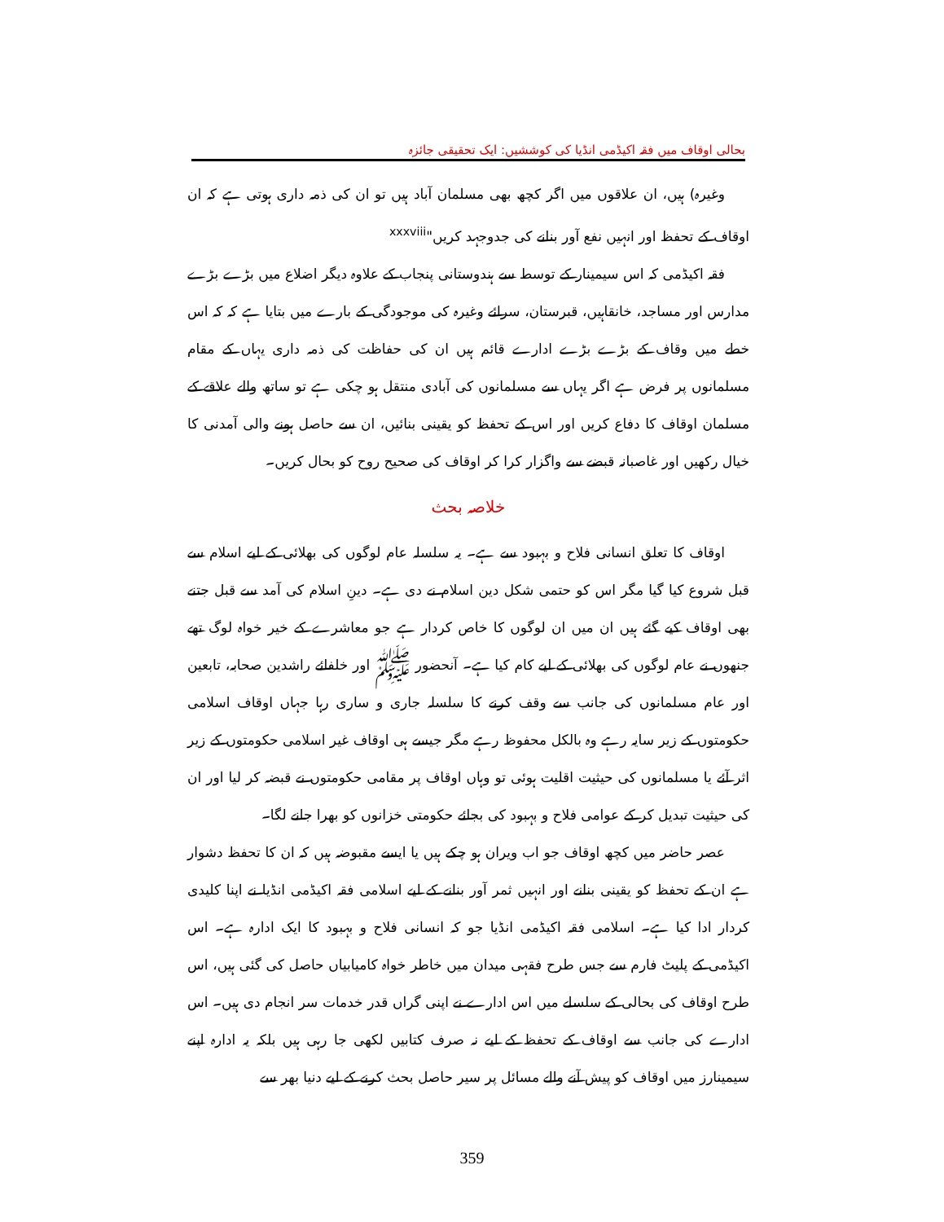بحالی اوقاف میں فقہ اکیڈمی انڈیا کی کوششیں: ایک تحقیقی جائزہ
وغیرہ) ہیں، ان علاقوں میں اگر کچھ بھی مسلمان آباد ہیں تو ان کی ذمہ داری ہوتی ہے کہ ان اوقاف کے تحفظ اور انہیں نفع آور بنانے کی جدوجہد کریں"<sup>xxxviii</sup>
فقہ اکیڈمی کہ اس سیمینار کے توسط سے ہندوستانی پنجاب کے علاوہ دیگر اضلاع میں بڑے بڑے مدارس اور مساجد، خانقاہیں، قبرستان، سرائے وغیرہ کی موجودگی کے بارے میں بتایا ہے کہ کہ اس خطے میں وقاف کے بڑے بڑے ادارے قائم ہیں ان کی حفاظت کی ذمہ داری یہاں کے مقام مسلمانوں پر فرض ہے اگر یہاں سے مسلمانوں کی آبادی منتقل ہو چکی ہے تو ساتھ والے علاقے کے مسلمان اوقاف کا دفاع کریں اور اس کے تحفظ کو یقینی بنائیں، ان سے حاصل ہونے والی آمدنی کا خیال رکھیں اور غاصبانہ قبضے سے واگزار کرا کر اوقاف کی صحیح روح کو بحال کریں۔
خلاصہ بحث
اوقاف کا تعلق انسانی فلاح و بہبود سے ہے۔ یہ سلسلہ عام لوگوں کی بھلائی کے لیے اسلام سے قبل شروع کیا گیا مگر اس کو حتمی شکل دین اسلام نے دی ہے۔ دینِ اسلام کی آمد سے قبل جتنے بھی اوقاف کیے گئے ہیں ان میں ان لوگوں کا خاص کردار ہے جو معاشرے کے خیر خواہ لوگ تھے جنھوں نے عام لوگوں کی بھلائی کے لیے کام کیا ہے۔ آنحضور ﷺ اور خلفائے راشدین صحابہ، تابعین اور عام مسلمانوں کی جانب سے وقف کرنے کا سلسلہ جاری و ساری رہا جہاں اوقاف اسلامی حکومتوں کے زیر سایہ رہے وہ بالکل محفوظ رہے مگر جیسے ہی اوقاف غیر اسلامی حکومتوں کے زیر اثر آئے یا مسلمانوں کی حیثیت اقلیت ہوئی تو وہاں اوقاف پر مقامی حکومتوں نے قبضہ کر لیا اور ان کی حیثیت تبدیل کر کے عوامی فلاح و بہبود کی بجائے حکومتی خزانوں کو بھرا جانے لگا۔
عصر حاضر میں کچھ اوقاف جو اب ویران ہو چکے ہیں یا ایسے مقبوضہ ہیں کہ ان کا تحفظ دشوار ہے ان کے تحفظ کو یقینی بنانے اور انہیں ثمر آور بنانے کے لیے اسلامی فقہ اکیڈمی انڈیا نے اپنا کلیدی کردار ادا کیا ہے۔ اسلامی فقہ اکیڈمی انڈیا جو کہ انسانی فلاح و بہبود کا ایک ادارہ ہے۔ اس اکیڈمی کے پلیٹ فارم سے جس طرح فقہی میدان میں خاطر خواہ کامیابیاں حاصل کی گئی ہیں، اس طرح اوقاف کی بحالی کے سلسلے میں اس ادارے نے اپنی گراں قدر خدمات سر انجام دی ہیں۔ اس ادارے کی جانب سے اوقاف کے تحفظ کے لیے نہ صرف کتابیں لکھی جا رہی ہیں بلکہ یہ ادارہ اپنے سیمینارز میں اوقاف کو پیش آنے والے مسائل پر سیر حاصل بحث کرنے کے لیے دنیا بھر سے
359